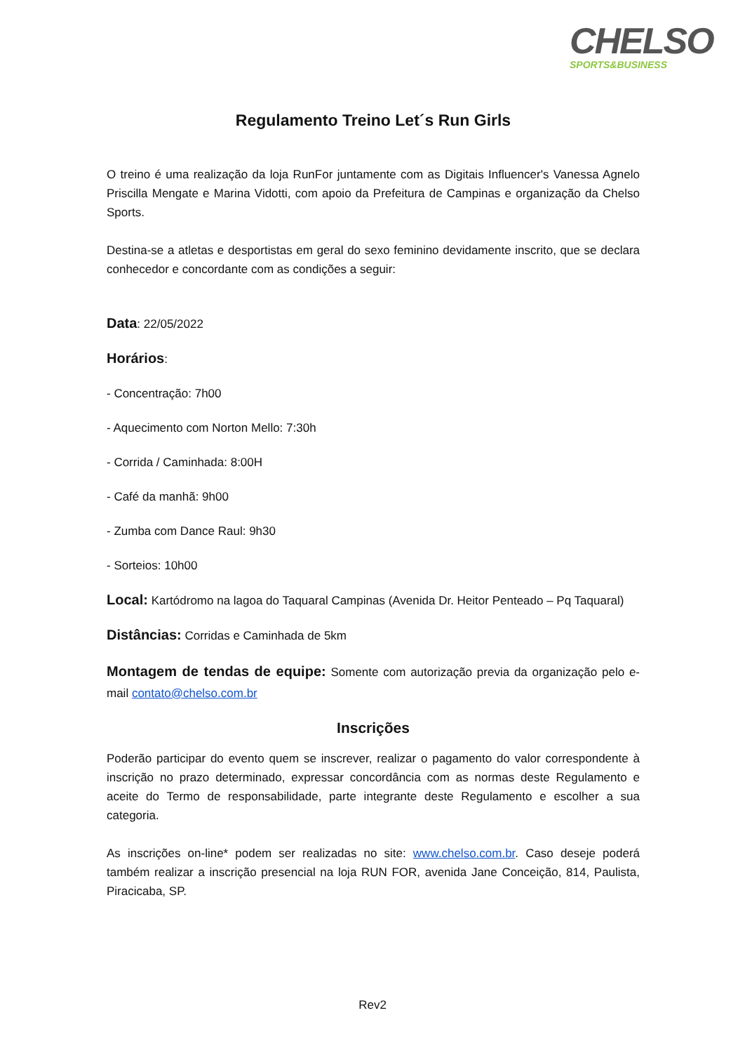CHELSO
SPORTS&BUSINESS
Regulamento Treino Let´s Run Girls
O treino é uma realização da loja RunFor juntamente com as Digitais Influencer's Vanessa Agnelo Priscilla Mengate e Marina Vidotti, com apoio da Prefeitura de Campinas e organização da Chelso Sports.
Destina-se a atletas e desportistas em geral do sexo feminino devidamente inscrito, que se declara conhecedor e concordante com as condições a seguir:
Data: 22/05/2022
Horários:
- Concentração: 7h00
- Aquecimento com Norton Mello: 7:30h
- Corrida / Caminhada: 8:00H
- Café da manhã: 9h00
- Zumba com Dance Raul: 9h30
- Sorteios: 10h00
Local: Kartódromo na lagoa do Taquaral Campinas (Avenida Dr. Heitor Penteado – Pq Taquaral)
Distâncias: Corridas e Caminhada de 5km
Montagem de tendas de equipe: Somente com autorização previa da organização pelo e-mail contato@chelso.com.br
Inscrições
Poderão participar do evento quem se inscrever, realizar o pagamento do valor correspondente à inscrição no prazo determinado, expressar concordância com as normas deste Regulamento e aceite do Termo de responsabilidade, parte integrante deste Regulamento e escolher a sua categoria.
As inscrições on-line* podem ser realizadas no site: www.chelso.com.br. Caso deseje poderá também realizar a inscrição presencial na loja RUN FOR, avenida Jane Conceição, 814, Paulista, Piracicaba, SP.
Rev2